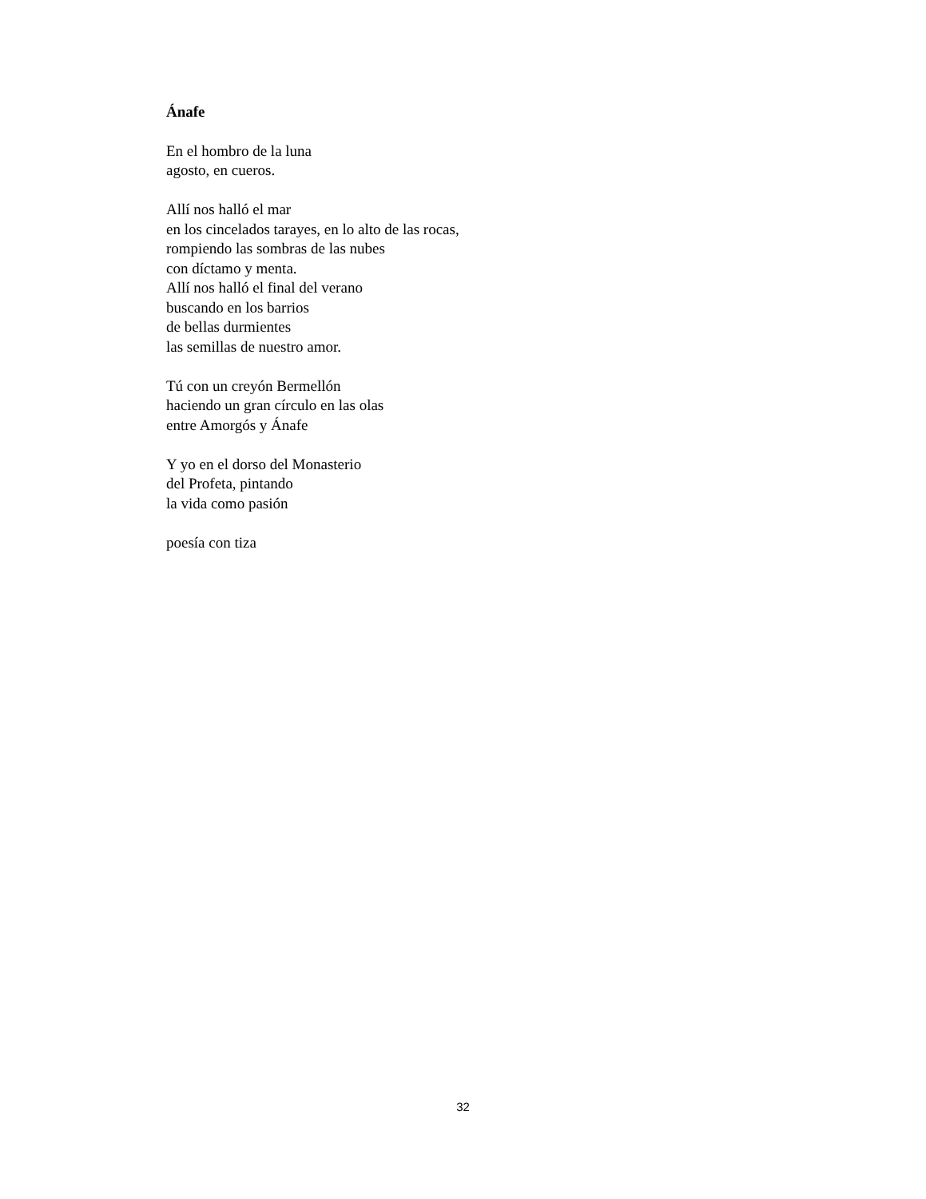Ánafe
En el hombro de la luna
agosto, en cueros.
Allí nos halló el mar
en los cincelados tarayes, en lo alto de las rocas,
rompiendo las sombras de las nubes
con díctamo y menta.
Allí nos halló el final del verano
buscando en los barrios
de bellas durmientes
las semillas de nuestro amor.
Tú con un creyón Bermellón
haciendo un gran círculo en las olas
entre Amorgós y Ánafe
Y yo en el dorso del Monasterio
del Profeta, pintando
la vida como pasión
poesía con tiza
32